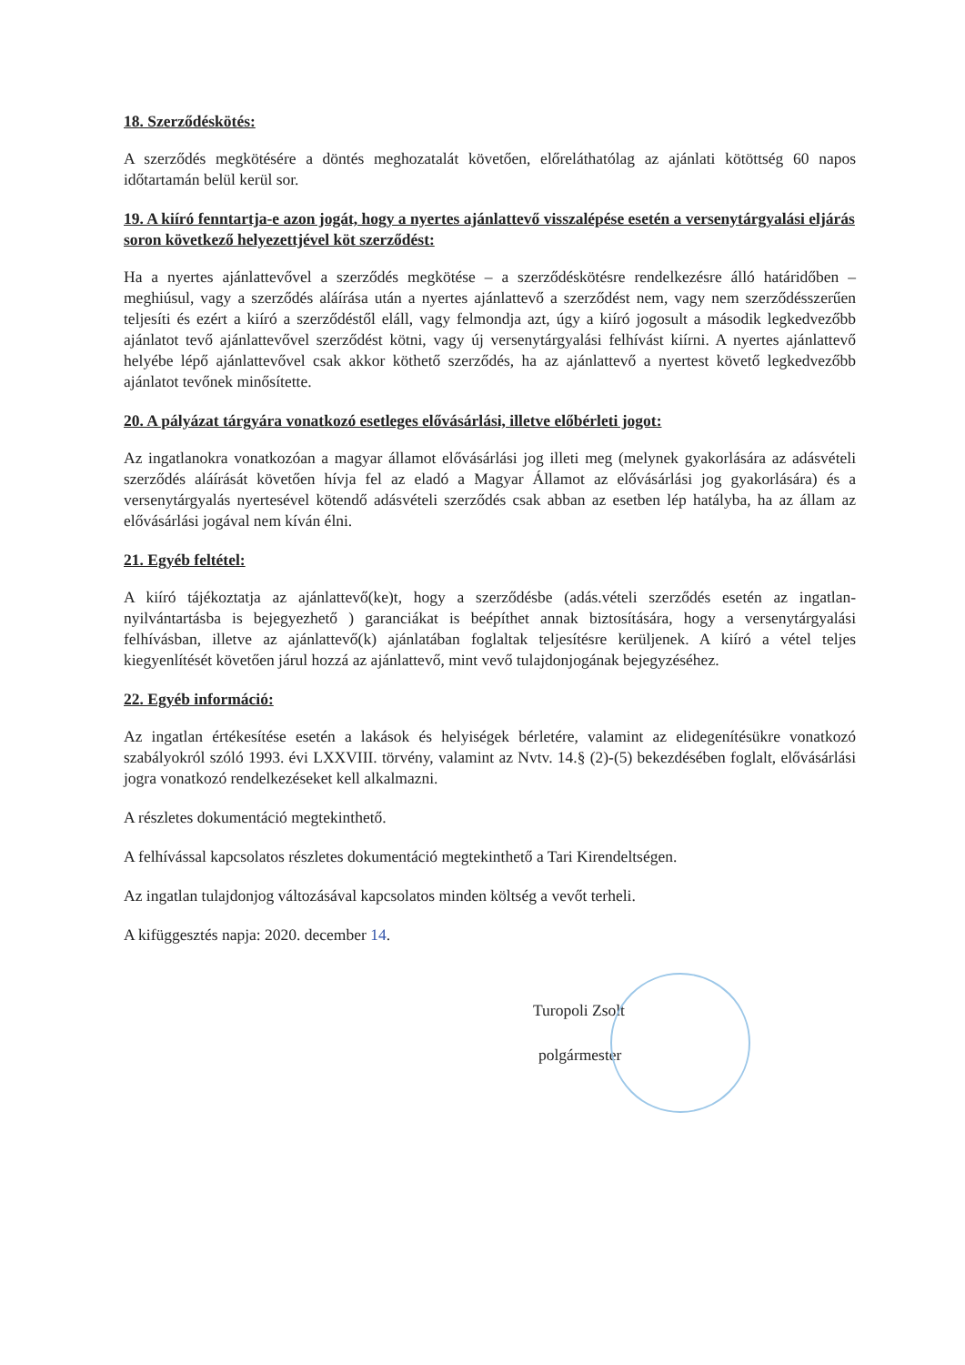18. Szerződéskötés:
A szerződés megkötésére a döntés meghozatalát követően, előreláthatólag az ajánlati kötöttség 60 napos időtartamán belül kerül sor.
19. A kiíró fenntartja-e azon jogát, hogy a nyertes ajánlattevő visszalépése esetén a versenytárgyalási eljárás soron következő helyezettjével köt szerződést:
Ha a nyertes ajánlattevővel a szerződés megkötése – a szerződéskötésre rendelkezésre álló határidőben – meghiúsul, vagy a szerződés aláírása után a nyertes ajánlattevő a szerződést nem, vagy nem szerződésszerűen teljesíti és ezért a kiíró a szerződéstől eláll, vagy felmondja azt, úgy a kiíró jogosult a második legkedvezőbb ajánlatot tevő ajánlattevővel szerződést kötni, vagy új versenytárgyalási felhívást kiírni. A nyertes ajánlattevő helyébe lépő ajánlattevővel csak akkor köthető szerződés, ha az ajánlattevő a nyertest követő legkedvezőbb ajánlatot tevőnek minősítette.
20. A pályázat tárgyára vonatkozó esetleges elővásárlási, illetve előbérleti jogot:
Az ingatlanokra vonatkozóan a magyar államot elővásárlási jog illeti meg (melynek gyakorlására az adásvételi szerződés aláírását követően hívja fel az eladó a Magyar Államot az elővásárlási jog gyakorlására) és a versenytárgyalás nyertesével kötendő adásvételi szerződés csak abban az esetben lép hatályba, ha az állam az elővásárlási jogával nem kíván élni.
21. Egyéb feltétel:
A kiíró tájékoztatja az ajánlattevő(ke)t, hogy a szerződésbe (adás.vételi szerződés esetén az ingatlan-nyilvántartásba is bejegyezhető ) garanciákat is beépíthet annak biztosítására, hogy a versenytárgyalási felhívásban, illetve az ajánlattevő(k) ajánlatában foglaltak teljesítésre kerüljenek. A kiíró a vétel teljes kiegyenlítését követően járul hozzá az ajánlattevő, mint vevő tulajdonjogának bejegyzéséhez.
22. Egyéb információ:
Az ingatlan értékesítése esetén a lakások és helyiségek bérletére, valamint az elidegenítésükre vonatkozó szabályokról szóló 1993. évi LXXVIII. törvény, valamint az Nvtv. 14.§ (2)-(5) bekezdésében foglalt, elővásárlási jogra vonatkozó rendelkezéseket kell alkalmazni.
A részletes dokumentáció megtekinthető.
A felhívással kapcsolatos részletes dokumentáció megtekinthető a Tari Kirendeltségen.
Az ingatlan tulajdonjog változásával kapcsolatos minden költség a vevőt terheli.
A kifüggesztés napja: 2020. december 14.
Turopoli Zsolt
polgármester